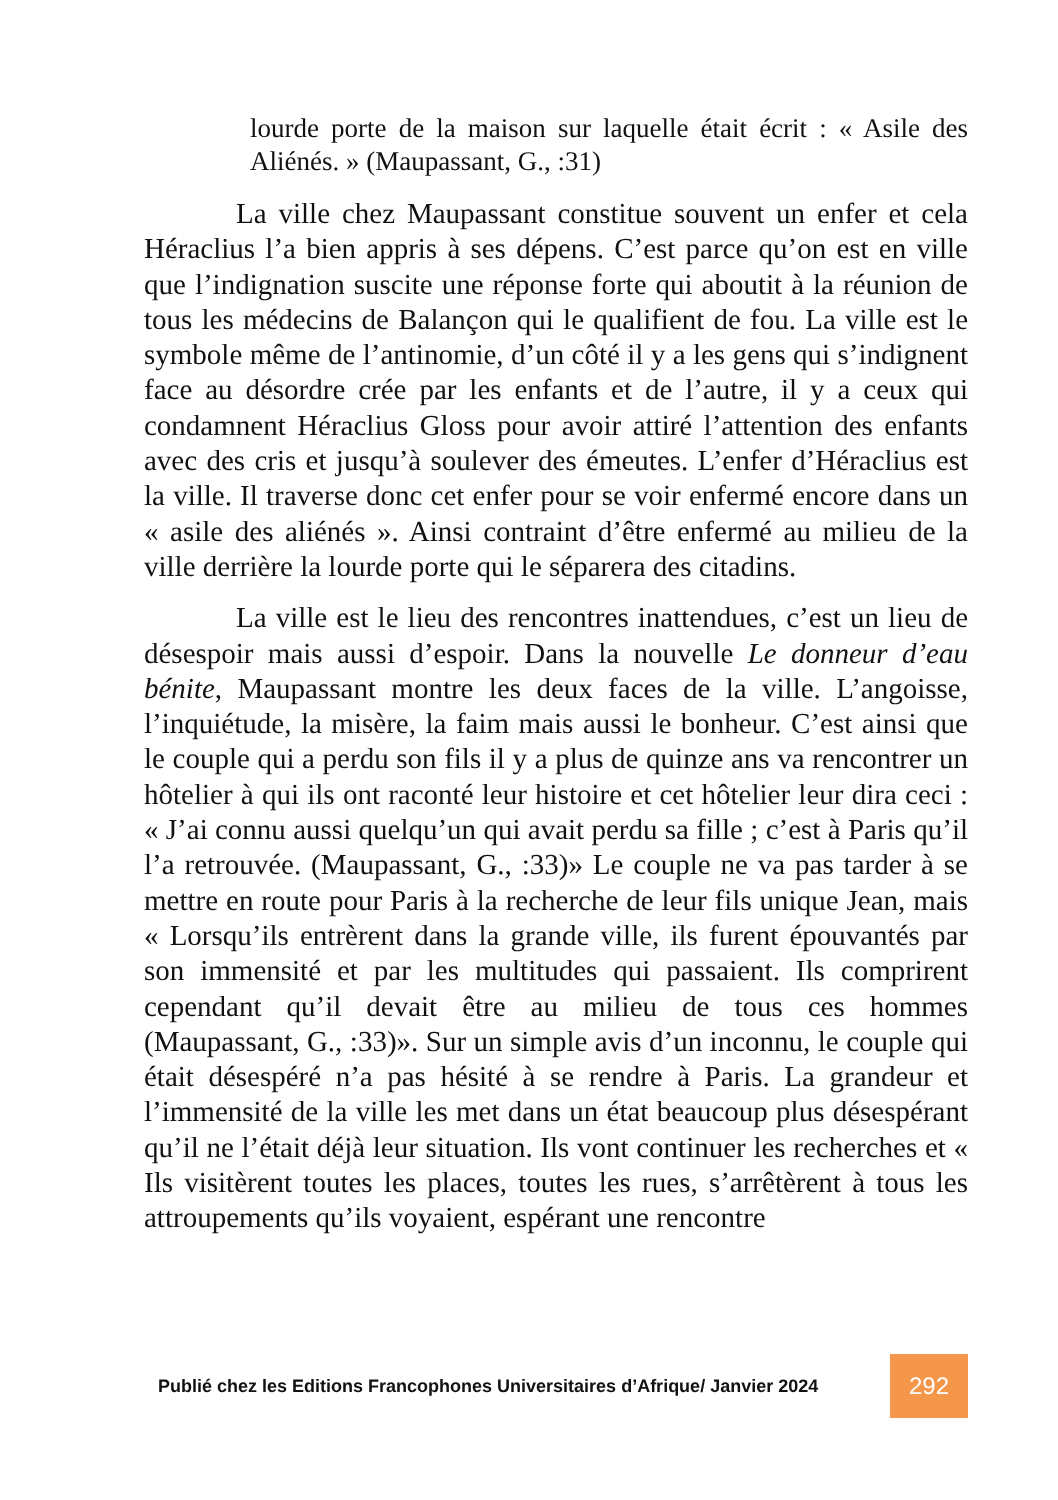lourde porte de la maison sur laquelle était écrit : « Asile des Aliénés. » (Maupassant, G., :31)
La ville chez Maupassant constitue souvent un enfer et cela Héraclius l’a bien appris à ses dépens. C’est parce qu’on est en ville que l’indignation suscite une réponse forte qui aboutit à la réunion de tous les médecins de Balançon qui le qualifient de fou. La ville est le symbole même de l’antinomie, d’un côté il y a les gens qui s’indignent face au désordre crée par les enfants et de l’autre, il y a ceux qui condamnent Héraclius Gloss pour avoir attiré l’attention des enfants avec des cris et jusqu’à soulever des émeutes. L’enfer d’Héraclius est la ville. Il traverse donc cet enfer pour se voir enfermé encore dans un « asile des aliénés ». Ainsi contraint d’être enfermé au milieu de la ville derrière la lourde porte qui le séparera des citadins.
La ville est le lieu des rencontres inattendues, c’est un lieu de désespoir mais aussi d’espoir. Dans la nouvelle Le donneur d’eau bénite, Maupassant montre les deux faces de la ville. L’angoisse, l’inquiétude, la misère, la faim mais aussi le bonheur. C’est ainsi que le couple qui a perdu son fils il y a plus de quinze ans va rencontrer un hôtelier à qui ils ont raconté leur histoire et cet hôtelier leur dira ceci : « J’ai connu aussi quelqu’un qui avait perdu sa fille ; c’est à Paris qu’il l’a retrouvée. (Maupassant, G., :33)» Le couple ne va pas tarder à se mettre en route pour Paris à la recherche de leur fils unique Jean, mais « Lorsqu’ils entrèrent dans la grande ville, ils furent épouvantés par son immensité et par les multitudes qui passaient. Ils comprirent cependant qu’il devait être au milieu de tous ces hommes (Maupassant, G., :33)». Sur un simple avis d’un inconnu, le couple qui était désespéré n’a pas hésité à se rendre à Paris. La grandeur et l’immensité de la ville les met dans un état beaucoup plus désespérant qu’il ne l’était déjà leur situation. Ils vont continuer les recherches et « Ils visitèrent toutes les places, toutes les rues, s’arrêtèrent à tous les attroupements qu’ils voyaient, espérant une rencontre
Publié chez les Editions Francophones Universitaires d’Afrique/ Janvier 2024
292